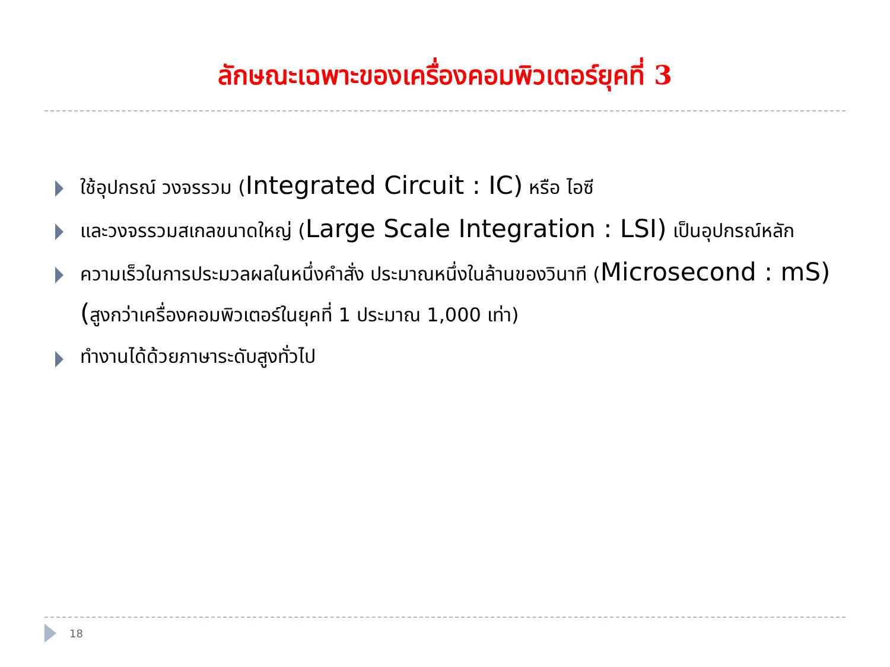ลักษณะเฉพาะของเครื่องคอมพิวเตอร์ยุคที่ 3
ใช้อุปกรณ์ วงจรรวม (Integrated Circuit : IC) หรือ ไอซี
และวงจรรวมสเกลขนาดใหญ่ (Large Scale Integration : LSI) เป็นอุปกรณ์หลัก
ความเร็วในการประมวลผลในหนึ่งคำสั่ง ประมาณหนึ่งในล้านของวินาที (Microsecond : mS) (สูงกว่าเครื่องคอมพิวเตอร์ในยุคที่ 1 ประมาณ 1,000 เท่า)
ทำงานได้ด้วยภาษาระดับสูงทั่วไป
18